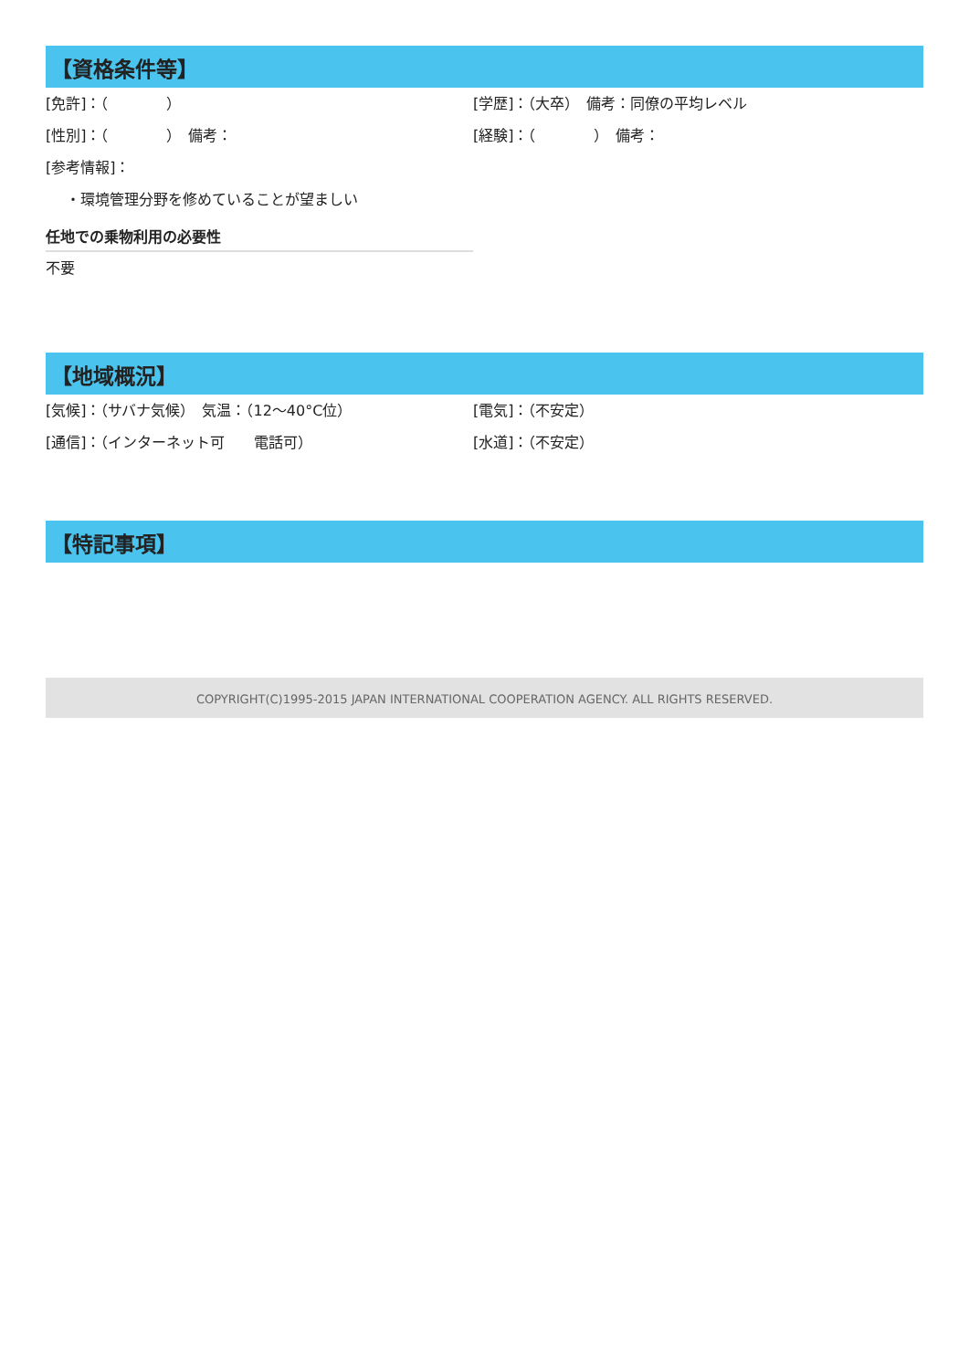【資格条件等】
[免許]：（　　　　） [学歴]：（大卒）　備考：同僚の平均レベル
[性別]：（　　　　）　備考： [経験]：（　　　　）　備考：
[参考情報]：
・環境管理分野を修めていることが望ましい
任地での乗物利用の必要性
不要
【地域概況】
[気候]：（サバナ気候）　気温：（12〜40°C位） [電気]：（不安定）
[通信]：（インターネット可　　電話可） [水道]：（不安定）
【特記事項】
COPYRIGHT(C)1995-2015 JAPAN INTERNATIONAL COOPERATION AGENCY. ALL RIGHTS RESERVED.